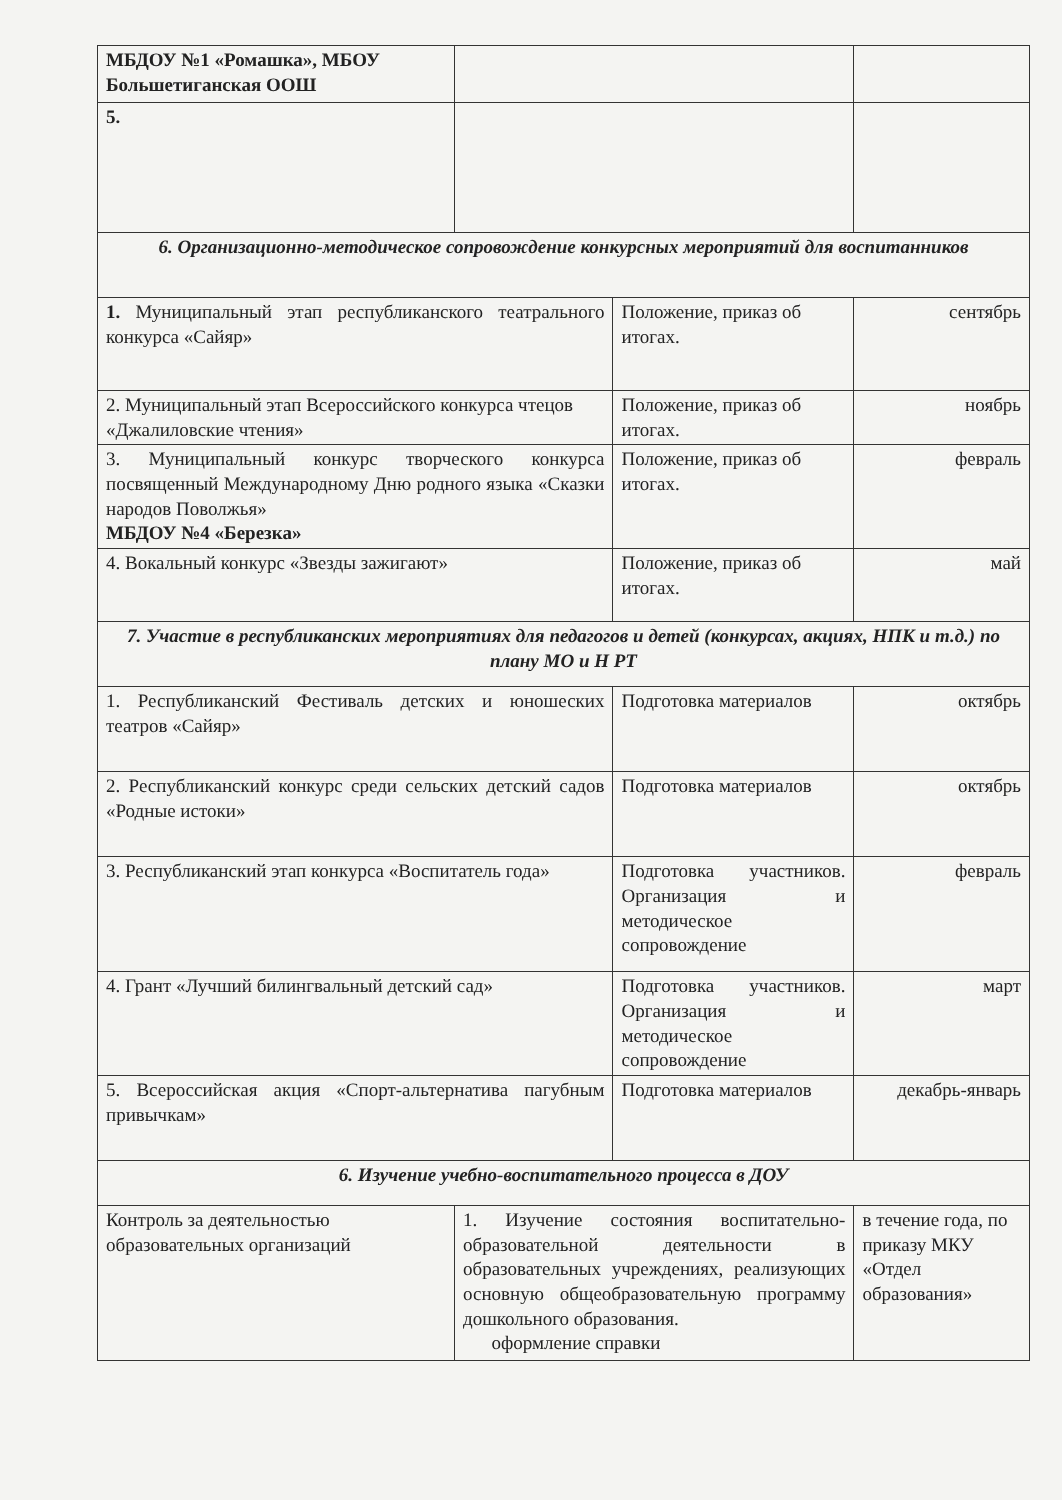| МБДОУ №1 «Ромашка», МБОУ Большетиганская ООШ | | | |
| 5. | | | |
| 6. Организационно-методическое сопровождение конкурсных мероприятий для воспитанников | | | |
| 1. Муниципальный этап республиканского театрального конкурса «Сайяр» | | Положение, приказ об итогах. | сентябрь |
| 2. Муниципальный этап Всероссийского конкурса чтецов «Джалиловские чтения» | | Положение, приказ об итогах. | ноябрь |
| 3. Муниципальный конкурс творческого конкурса посвященный Международному Дню родного языка «Сказки народов Поволжья» МБДОУ №4 «Березка» | | Положение, приказ об итогах. | февраль |
| 4. Вокальный конкурс «Звезды зажигают» | | Положение, приказ об итогах. | май |
| 7. Участие в республиканских мероприятиях для педагогов и детей (конкурсах, акциях, НПК и т.д.) по плану МО и Н РТ | | | |
| 1. Республиканский Фестиваль детских и юношеских театров «Сайяр» | | Подготовка материалов | октябрь |
| 2. Республиканский конкурс среди сельских детский садов «Родные истоки» | | Подготовка материалов | октябрь |
| 3. Республиканский этап конкурса «Воспитатель года» | | Подготовка участников. Организация и методическое сопровождение | февраль |
| 4. Грант «Лучший билингвальный детский сад» | | Подготовка участников. Организация и методическое сопровождение | март |
| 5. Всероссийская акция «Спорт-альтернатива пагубным привычкам» | | Подготовка материалов | декабрь-январь |
| 6. Изучение учебно-воспитательного процесса в ДОУ | | | |
| Контроль за деятельностью образовательных организаций | 1. Изучение состояния воспитательно-образовательной деятельности в образовательных учреждениях, реализующих основную общеобразовательную программу дошкольного образования. оформление справки | | в течение года, по приказу МКУ «Отдел образования» |